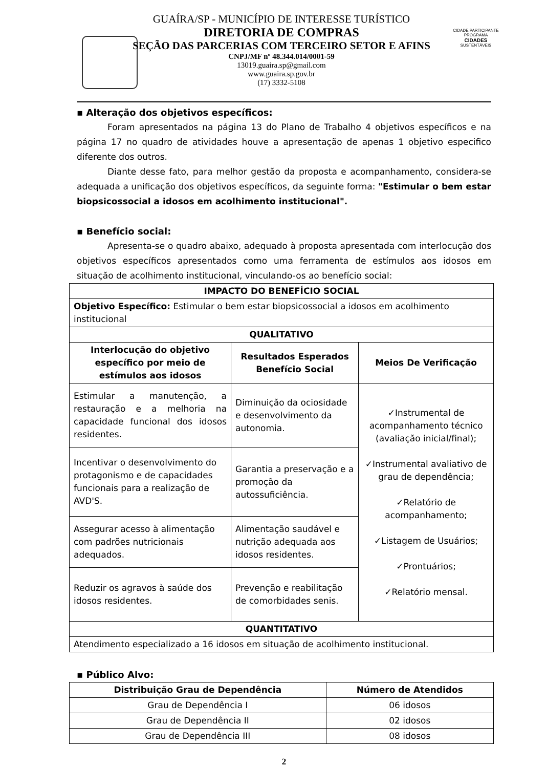GUAÍRA/SP - MUNICÍPIO DE INTERESSE TURÍSTICO
DIRETORIA DE COMPRAS
SEÇÃO DAS PARCERIAS COM TERCEIRO SETOR E AFINS
CNPJ/MF nº 48.344.014/0001-59
13019.guaira.sp@gmail.com
www.guaira.sp.gov.br
(17) 3332-5108
CIDADE PARTICIPANTE
PROGRAMA
CIDADES
SUSTENTÁVEIS
▪ Alteração dos objetivos específicos:
Foram apresentados na página 13 do Plano de Trabalho 4 objetivos específicos e na página 17 no quadro de atividades houve a apresentação de apenas 1 objetivo especifico diferente dos outros.
Diante desse fato, para melhor gestão da proposta e acompanhamento, considera-se adequada a unificação dos objetivos específicos, da seguinte forma: "Estimular o bem estar biopsicossocial a idosos em acolhimento institucional".
▪ Benefício social:
Apresenta-se o quadro abaixo, adequado à proposta apresentada com interlocução dos objetivos específicos apresentados como uma ferramenta de estímulos aos idosos em situação de acolhimento institucional, vinculando-os ao benefício social:
| IMPACTO DO BENEFÍCIO SOCIAL | | |
| --- | --- | --- |
| Objetivo Específico: Estimular o bem estar biopsicossocial a idosos em acolhimento institucional | | |
| QUALITATIVO | | |
| Interlocução do objetivo específico por meio de estímulos aos idosos | Resultados Esperados Benefício Social | Meios De Verificação |
| Estimular a manutenção, a restauração e a melhoria na capacidade funcional dos idosos residentes. | Diminuição da ociosidade e desenvolvimento da autonomia. | ✓Instrumental de acompanhamento técnico (avaliação inicial/final); ✓Instrumental avaliativo de grau de dependência; ✓Relatório de acompanhamento; ✓Listagem de Usuários; ✓Prontuários; ✓Relatório mensal. |
| Incentivar o desenvolvimento do protagonismo e de capacidades funcionais para a realização de AVD'S. | Garantia a preservação e a promoção da autossuficiência. | |
| Assegurar acesso à alimentação com padrões nutricionais adequados. | Alimentação saudável e nutrição adequada aos idosos residentes. | |
| Reduzir os agravos à saúde dos idosos residentes. | Prevenção e reabilitação de comorbidades senis. | |
| QUANTITATIVO | | |
| Atendimento especializado a 16 idosos em situação de acolhimento institucional. | | |
▪ Público Alvo:
| Distribuição Grau de Dependência | Número de Atendidos |
| --- | --- |
| Grau de Dependência I | 06 idosos |
| Grau de Dependência II | 02 idosos |
| Grau de Dependência III | 08 idosos |
2